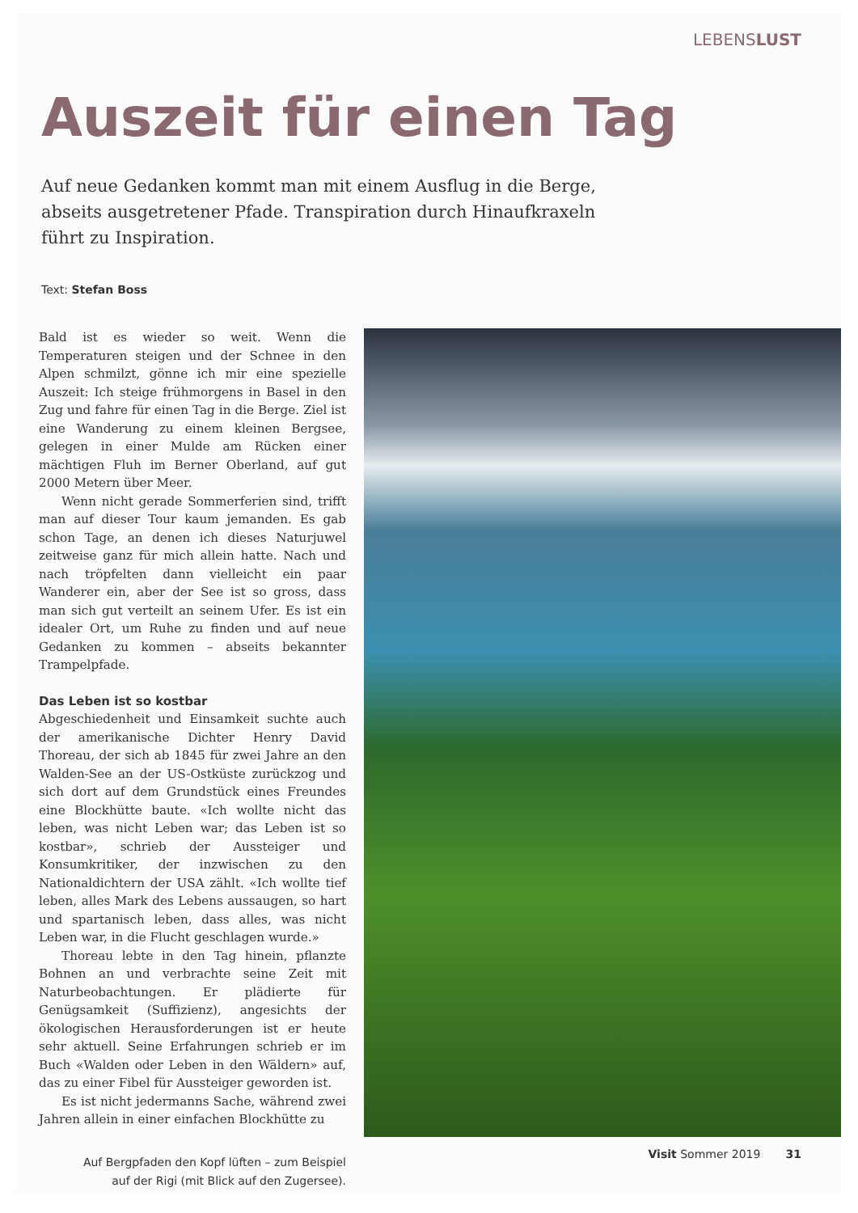LEBENSLUST
Auszeit für einen Tag
Auf neue Gedanken kommt man mit einem Ausflug in die Berge, abseits ausgetretener Pfade. Transpiration durch Hinaufkraxeln führt zu Inspiration.
Text: Stefan Boss
Bald ist es wieder so weit. Wenn die Temperaturen steigen und der Schnee in den Alpen schmilzt, gönne ich mir eine spezielle Auszeit: Ich steige frühmorgens in Basel in den Zug und fahre für einen Tag in die Berge. Ziel ist eine Wanderung zu einem kleinen Bergsee, gelegen in einer Mulde am Rücken einer mächtigen Fluh im Berner Oberland, auf gut 2000 Metern über Meer.
Wenn nicht gerade Sommerferien sind, trifft man auf dieser Tour kaum jemanden. Es gab schon Tage, an denen ich dieses Naturjuwel zeitweise ganz für mich allein hatte. Nach und nach tröpfelten dann vielleicht ein paar Wanderer ein, aber der See ist so gross, dass man sich gut verteilt an seinem Ufer. Es ist ein idealer Ort, um Ruhe zu finden und auf neue Gedanken zu kommen – abseits bekannter Trampelpfade.
Das Leben ist so kostbar
Abgeschiedenheit und Einsamkeit suchte auch der amerikanische Dichter Henry David Thoreau, der sich ab 1845 für zwei Jahre an den Walden-See an der US-Ostküste zurückzog und sich dort auf dem Grundstück eines Freundes eine Blockhütte baute. «Ich wollte nicht das leben, was nicht Leben war; das Leben ist so kostbar», schrieb der Aussteiger und Konsumkritiker, der inzwischen zu den Nationaldichtern der USA zählt. «Ich wollte tief leben, alles Mark des Lebens aussaugen, so hart und spartanisch leben, dass alles, was nicht Leben war, in die Flucht geschlagen wurde.»
Thoreau lebte in den Tag hinein, pflanzte Bohnen an und verbrachte seine Zeit mit Naturbeobachtungen. Er plädierte für Genügsamkeit (Suffizienz), angesichts der ökologischen Herausforderungen ist er heute sehr aktuell. Seine Erfahrungen schrieb er im Buch «Walden oder Leben in den Wäldern» auf, das zu einer Fibel für Aussteiger geworden ist.
Es ist nicht jedermanns Sache, während zwei Jahren allein in einer einfachen Blockhütte zu
Auf Bergpfaden den Kopf lüften – zum Beispiel
auf der Rigi (mit Blick auf den Zugersee).
Visit Sommer 2019 31